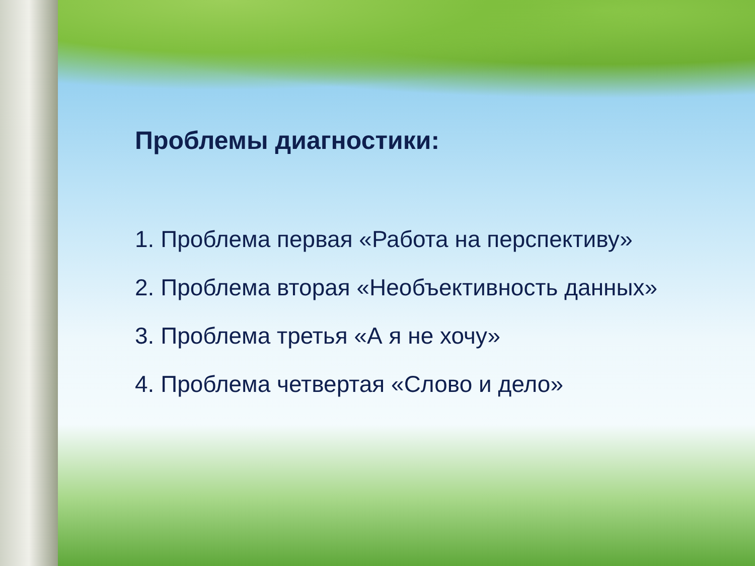Проблемы диагностики:
1. Проблема первая «Работа на перспективу»
2. Проблема вторая «Необъективность данных»
3. Проблема третья «А я не хочу»
4. Проблема четвертая «Слово и дело»